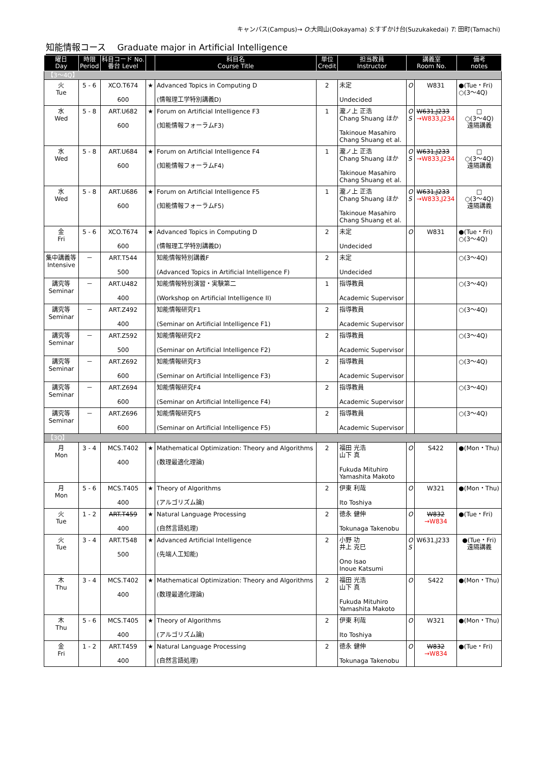キャンパス(Campus)→ O:大岡山(Ookayama) S:すずかけ台(Suzukakedai) T: 田町(Tamachi)
知能情報コース　 Graduate major in Artificial Intelligence
| 曜日 Day | 時限 Period | 科目コード No. 番台 Level | | 科目名 Course Title | 単位 Credit | 担当教員 Instructor | 講義室 Room No. | | 備考 notes |
| --- | --- | --- | --- | --- | --- | --- | --- | --- | --- |
| 【3～4Q】 | | | | | | | | | |
| 火 Tue | 5 - 6 | XCO.T674 600 | ★ | Advanced Topics in Computing D (情報理工学特別講義D) | 2 | 未定 Undecided | O | W831 | ●(Tue・Fri) ○(3～4Q) |
| 水 Wed | 5 - 8 | ART.U682 600 | ★ | Forum on Artificial Intelligence F3 (知能情報フォーラムF3) | 1 | 瀧ノ上 正浩 Chang Shuang ほか Takinoue Masahiro Chang Shuang et al. | O S | W631,J233 →W833,J234 | □ ○(3～4Q) 遠隔講義 |
| 水 Wed | 5 - 8 | ART.U684 600 | ★ | Forum on Artificial Intelligence F4 (知能情報フォーラムF4) | 1 | 瀧ノ上 正浩 Chang Shuang ほか Takinoue Masahiro Chang Shuang et al. | O S | W631,J233 →W833,J234 | □ ○(3～4Q) 遠隔講義 |
| 水 Wed | 5 - 8 | ART.U686 600 | ★ | Forum on Artificial Intelligence F5 (知能情報フォーラムF5) | 1 | 瀧ノ上 正浩 Chang Shuang ほか Takinoue Masahiro Chang Shuang et al. | O S | W631,J233 →W833,J234 | □ ○(3～4Q) 遠隔講義 |
| 金 Fri | 5 - 6 | XCO.T674 600 | ★ | Advanced Topics in Computing D (情報理工学特別講義D) | 2 | 未定 Undecided | O | W831 | ●(Tue・Fri) ○(3～4Q) |
| 集中講義等 Intensive | － | ART.T544 500 | | 知能情報特別講義F (Advanced Topics in Artificial Intelligence F) | 2 | 未定 Undecided | | | ○(3～4Q) |
| 講究等 Seminar | － | ART.U482 400 | | 知能情報特別演習・実験第二 (Workshop on Artificial Intelligence II) | 1 | 指導教員 Academic Supervisor | | | ○(3～4Q) |
| 講究等 Seminar | － | ART.Z492 400 | | 知能情報研究F1 (Seminar on Artificial Intelligence F1) | 2 | 指導教員 Academic Supervisor | | | ○(3～4Q) |
| 講究等 Seminar | － | ART.Z592 500 | | 知能情報研究F2 (Seminar on Artificial Intelligence F2) | 2 | 指導教員 Academic Supervisor | | | ○(3～4Q) |
| 講究等 Seminar | － | ART.Z692 600 | | 知能情報研究F3 (Seminar on Artificial Intelligence F3) | 2 | 指導教員 Academic Supervisor | | | ○(3～4Q) |
| 講究等 Seminar | － | ART.Z694 600 | | 知能情報研究F4 (Seminar on Artificial Intelligence F4) | 2 | 指導教員 Academic Supervisor | | | ○(3～4Q) |
| 講究等 Seminar | － | ART.Z696 600 | | 知能情報研究F5 (Seminar on Artificial Intelligence F5) | 2 | 指導教員 Academic Supervisor | | | ○(3～4Q) |
| 【3Q】 | | | | | | | | | |
| 月 Mon | 3 - 4 | MCS.T402 400 | ★ | Mathematical Optimization: Theory and Algorithms (数理最適化理論) | 2 | 福田 光浩 山下 真 Fukuda Mituhiro Yamashita Makoto | O | S422 | ●(Mon・Thu) |
| 月 Mon | 5 - 6 | MCS.T405 400 | ★ | Theory of Algorithms (アルゴリズム論) | 2 | 伊東 利哉 Ito Toshiya | O | W321 | ●(Mon・Thu) |
| 火 Tue | 1 - 2 | ART.T459 400 | ★ | Natural Language Processing (自然言語処理) | 2 | 徳永 健伸 Tokunaga Takenobu | O | W832 →W834 | ●(Tue・Fri) |
| 火 Tue | 3 - 4 | ART.T548 500 | ★ | Advanced Artificial Intelligence (先端人工知能) | 2 | 小野 功 井上 克巳 Ono Isao Inoue Katsumi | O S | W631,J233 | ●(Tue・Fri) 遠隔講義 |
| 木 Thu | 3 - 4 | MCS.T402 400 | ★ | Mathematical Optimization: Theory and Algorithms (数理最適化理論) | 2 | 福田 光浩 山下 真 Fukuda Mituhiro Yamashita Makoto | O | S422 | ●(Mon・Thu) |
| 木 Thu | 5 - 6 | MCS.T405 400 | ★ | Theory of Algorithms (アルゴリズム論) | 2 | 伊東 利哉 Ito Toshiya | O | W321 | ●(Mon・Thu) |
| 金 Fri | 1 - 2 | ART.T459 400 | ★ | Natural Language Processing (自然言語処理) | 2 | 徳永 健伸 Tokunaga Takenobu | O | W832 →W834 | ●(Tue・Fri) |